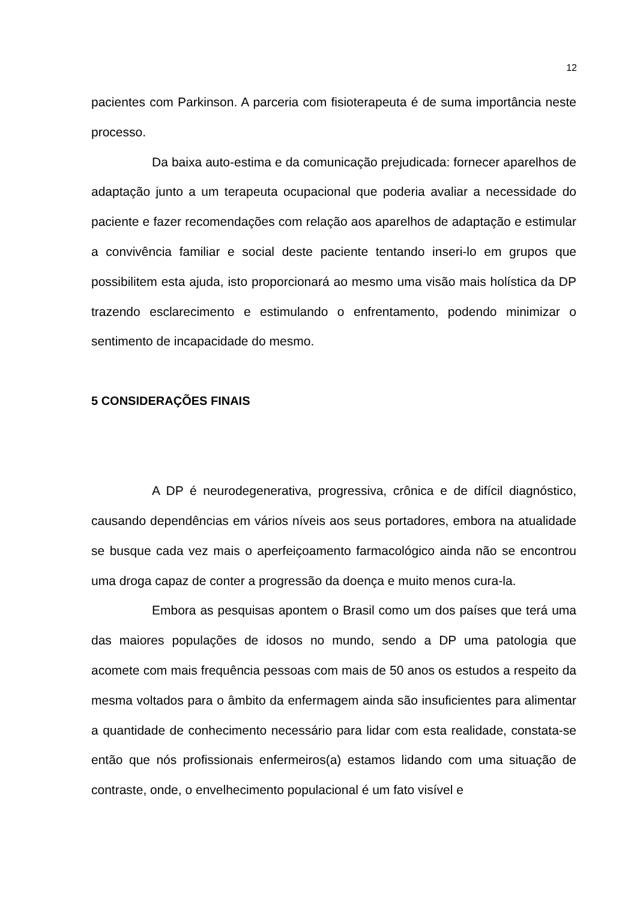12
pacientes com Parkinson. A parceria com fisioterapeuta é de suma importância neste processo.
Da baixa auto-estima e da comunicação prejudicada: fornecer aparelhos de adaptação junto a um terapeuta ocupacional que poderia avaliar a necessidade do paciente e fazer recomendações com relação aos aparelhos de adaptação e estimular a convivência familiar e social deste paciente tentando inseri-lo em grupos que possibilitem esta ajuda, isto proporcionará ao mesmo uma visão mais holística da DP trazendo esclarecimento e estimulando o enfrentamento, podendo minimizar o sentimento de incapacidade do mesmo.
5 CONSIDERAÇÕES FINAIS
A DP é neurodegenerativa, progressiva, crônica e de difícil diagnóstico, causando dependências em vários níveis aos seus portadores, embora na atualidade se busque cada vez mais o aperfeiçoamento farmacológico ainda não se encontrou uma droga capaz de conter a progressão da doença e muito menos cura-la.
Embora as pesquisas apontem o Brasil como um dos países que terá uma das maiores populações de idosos no mundo, sendo a DP uma patologia que acomete com mais frequência pessoas com mais de 50 anos os estudos a respeito da mesma voltados para o âmbito da enfermagem ainda são insuficientes para alimentar a quantidade de conhecimento necessário para lidar com esta realidade, constata-se então que nós profissionais enfermeiros(a) estamos lidando com uma situação de contraste, onde, o envelhecimento populacional é um fato visível e